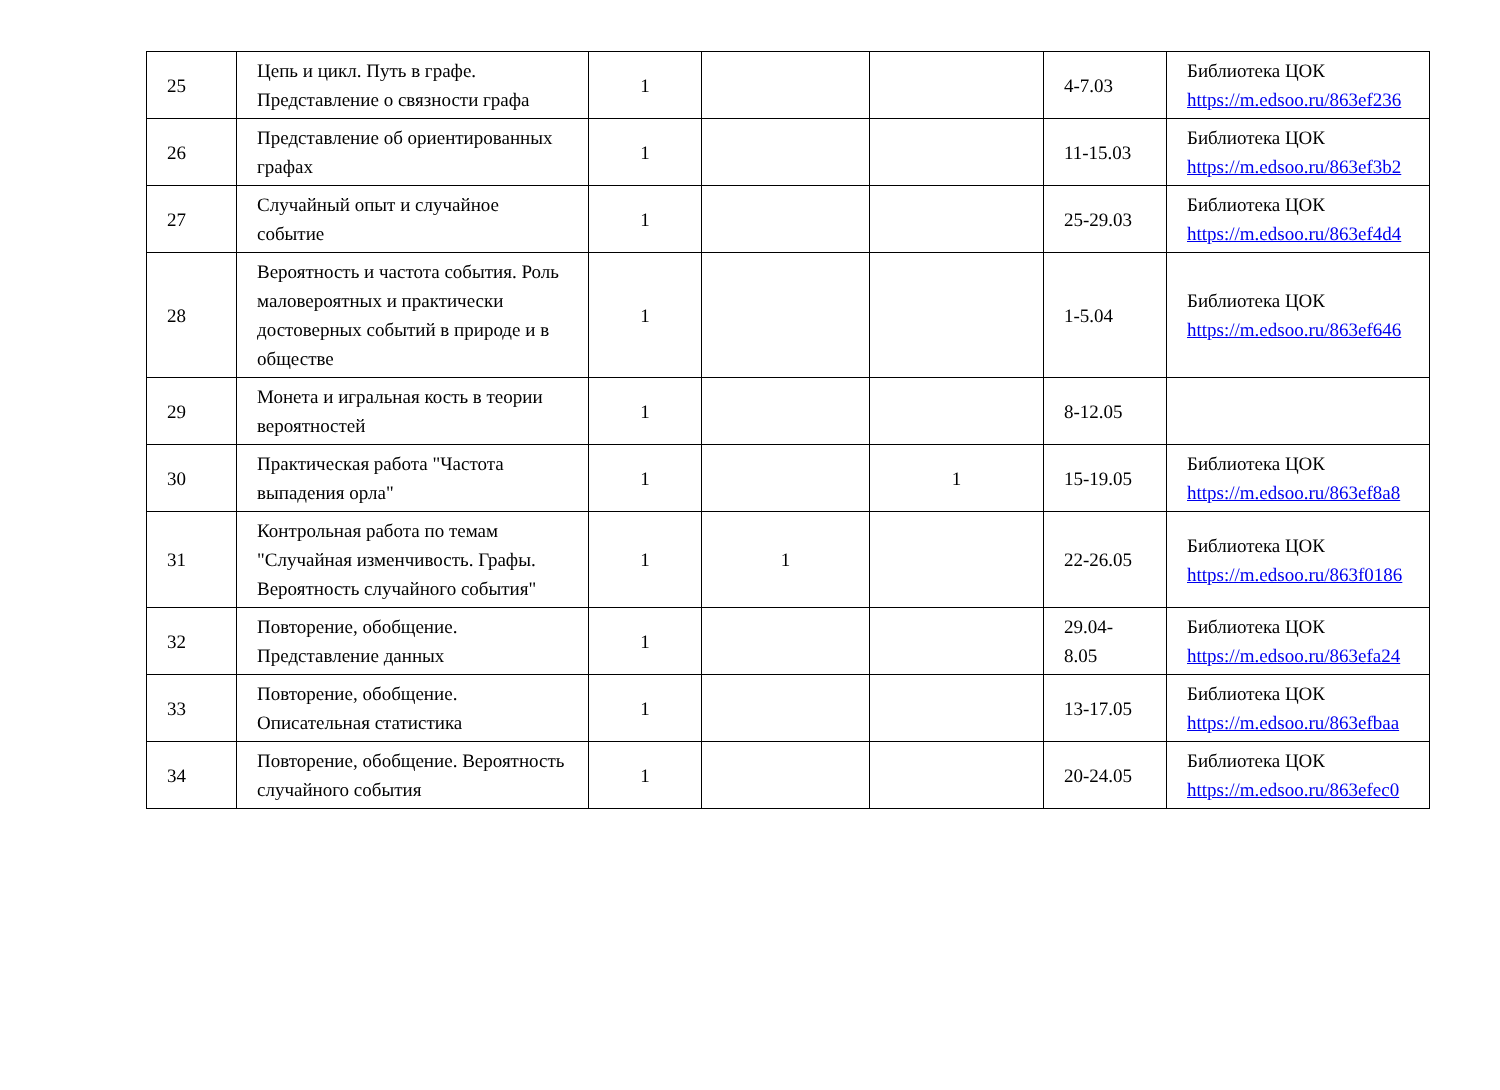| 25 | Цепь и цикл. Путь в графе. Представление о связности графа | 1 | | | 4-7.03 | Библиотека ЦОК https://m.edsoo.ru/863ef236 |
| 26 | Представление об ориентированных графах | 1 | | | 11-15.03 | Библиотека ЦОК https://m.edsoo.ru/863ef3b2 |
| 27 | Случайный опыт и случайное событие | 1 | | | 25-29.03 | Библиотека ЦОК https://m.edsoo.ru/863ef4d4 |
| 28 | Вероятность и частота события. Роль маловероятных и практически достоверных событий в природе и в обществе | 1 | | | 1-5.04 | Библиотека ЦОК https://m.edsoo.ru/863ef646 |
| 29 | Монета и игральная кость в теории вероятностей | 1 | | | 8-12.05 | |
| 30 | Практическая работа "Частота выпадения орла" | 1 | | 1 | 15-19.05 | Библиотека ЦОК https://m.edsoo.ru/863ef8a8 |
| 31 | Контрольная работа по темам "Случайная изменчивость. Графы. Вероятность случайного события" | 1 | 1 | | 22-26.05 | Библиотека ЦОК https://m.edsoo.ru/863f0186 |
| 32 | Повторение, обобщение. Представление данных | 1 | | | 29.04-8.05 | Библиотека ЦОК https://m.edsoo.ru/863efa24 |
| 33 | Повторение, обобщение. Описательная статистика | 1 | | | 13-17.05 | Библиотека ЦОК https://m.edsoo.ru/863efbaa |
| 34 | Повторение, обобщение. Вероятность случайного события | 1 | | | 20-24.05 | Библиотека ЦОК https://m.edsoo.ru/863efec0 |